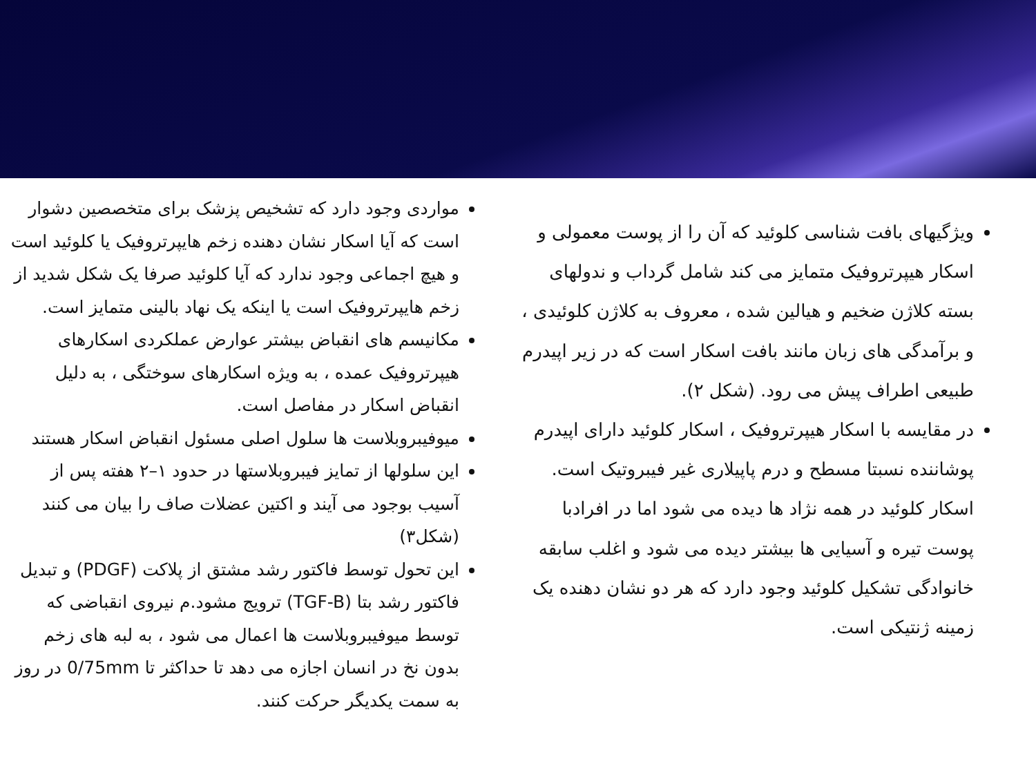ویژگیهای بافت شناسی کلوئید که آن را از پوست معمولی و اسکار هیپرتروفیک متمایز می کند شامل گرداب و ندولهای بسته کلاژن ضخیم و هیالین شده ، معروف به کلاژن کلوئیدی ، و برآمدگی های زبان مانند بافت اسکار است که در زیر اپیدرم طبیعی اطراف پیش می رود. (شکل ۲).
در مقایسه با اسکار هیپرتروفیک ، اسکار کلوئید دارای اپیدرم پوشاننده نسبتا مسطح و درم پاپیلاری غیر فیبروتیک است. اسکار کلوئید در همه نژاد ها دیده می شود اما در افرادبا پوست تیره و آسیایی ها بیشتر دیده می شود و اغلب سابقه خانوادگی تشکیل کلوئید وجود دارد که هر دو نشان دهنده یک زمینه ژنتیکی است.
مواردی وجود دارد که تشخیص پزشک برای متخصصین دشوار است که آیا اسکار نشان دهنده زخم هایپرتروفیک یا کلوئید است و هیچ اجماعی وجود ندارد که آیا کلوئید صرفا یک شکل شدید از زخم هایپرتروفیک است یا اینکه یک نهاد بالینی متمایز است.
مکانیسم های انقباض بیشتر عوارض عملکردی اسکارهای هیپرتروفیک عمده ، به ویژه اسکارهای سوختگی ، به دلیل انقباض اسکار در مفاصل است.
میوفیبروبلاست ها سلول اصلی مسئول انقباض اسکار هستند
این سلولها از تمایز فیبروبلاستها در حدود ۱–۲ هفته پس از آسیب بوجود می آیند و اکتین عضلات صاف را بیان می کنند (شکل۳)
این تحول توسط فاکتور رشد مشتق از پلاکت (PDGF) و تبدیل فاکتور رشد بتا (TGF-B) ترویج مشود.م نیروی انقباضی که توسط میوفیبروبلاست ها اعمال می شود ، به لبه های زخم بدون نخ در انسان اجازه می دهد تا حداکثر تا 0/75mm در روز به سمت یکدیگر حرکت کنند.